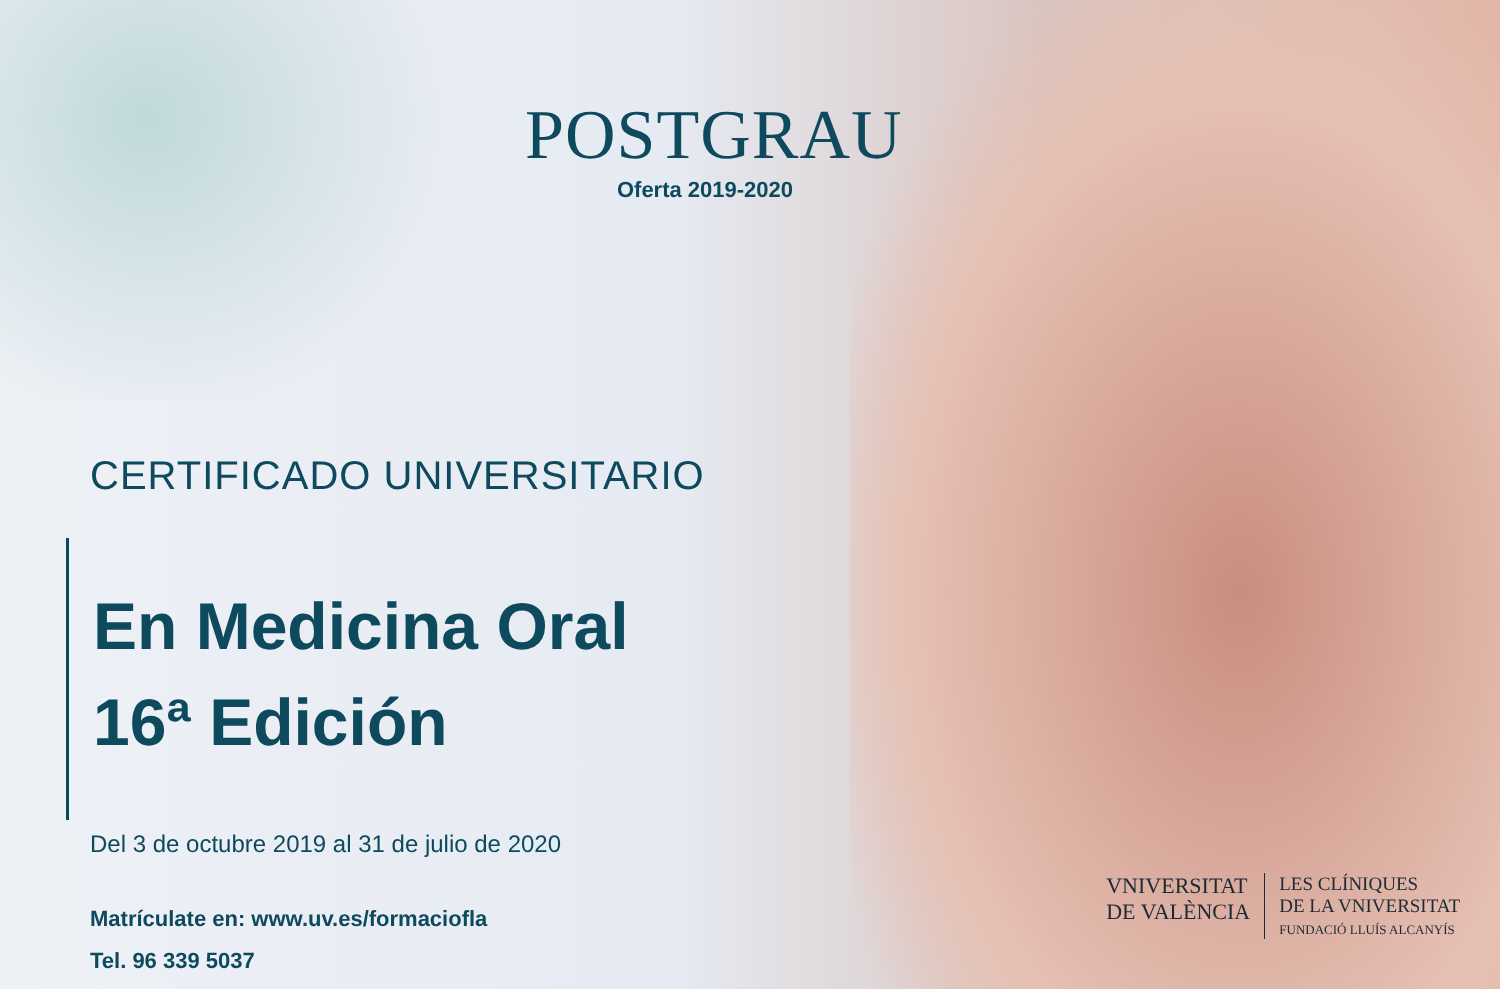POSTGRAU
Oferta 2019-2020
CERTIFICADO UNIVERSITARIO
En Medicina Oral
16ª Edición
Del 3 de octubre 2019 al 31 de julio de 2020
Matrículate en: www.uv.es/formaciofla
Tel. 96 339 5037
VNIVERSITAT
DE VALÈNCIA
LES CLÍNIQUES
DE LA VNIVERSITAT
FUNDACIÓ LLUÍS ALCANYÍS